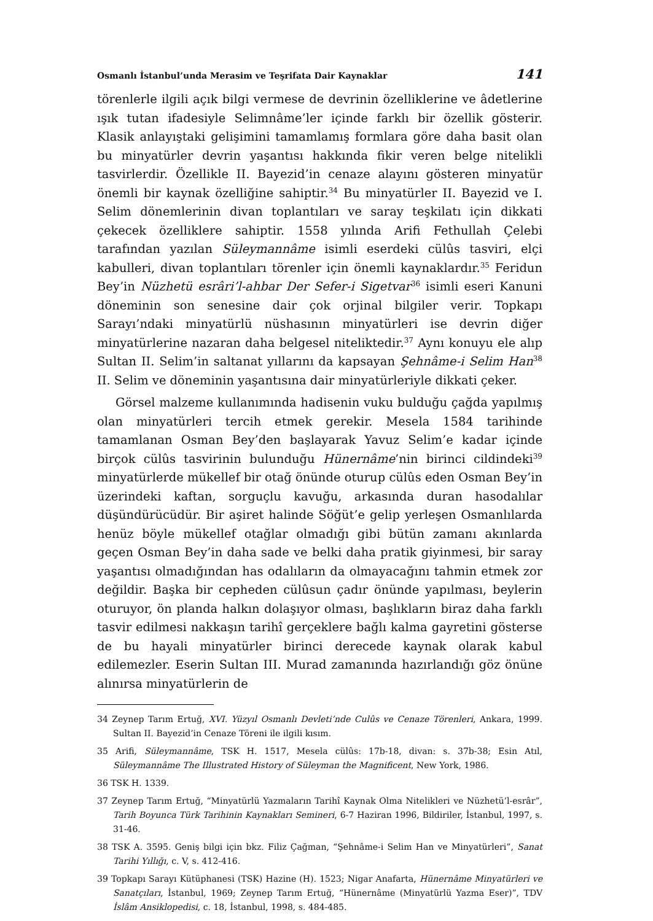Osmanlı İstanbul’unda Merasim ve Teşrifata Dair Kaynaklar 141
törenlerle ilgili açık bilgi vermese de devrinin özelliklerine ve âdetlerine ışık tutan ifadesiyle Selimnâme’ler içinde farklı bir özellik gösterir. Klasik anlayış­taki gelişimini tamamlamış formlara göre daha basit olan bu minyatürler dev­rin yaşantısı hakkında fikir veren belge nitelikli tasvirlerdir. Özellikle II. Bayezid’in cenaze alayını gösteren minyatür önemli bir kaynak özelliğine sahiptir.<sup>34</sup> Bu minyatürler II. Bayezid ve I. Selim dönemlerinin divan toplantı­ları ve saray teşkilatı için dikkati çekecek özelliklere sahiptir. 1558 yılında Arifi Fethullah Çelebi tarafından yazılan Süleymannâme isimli eserdeki cülûs tasvi­ri, elçi kabulleri, divan toplantıları törenler için önemli kaynaklardır.<sup>35</sup> Feridun Bey’in Nüzhetü esrâri’l-ahbar Der Sefer-i Sigetvar<sup>36</sup> isimli eseri Kanuni döne­minin son senesine dair çok orjinal bilgiler verir. Topkapı Sarayı’ndaki minya­türlü nüshasının minyatürleri ise devrin diğer minyatürlerine nazaran daha belgesel niteliktedir.<sup>37</sup> Aynı konuyu ele alıp Sultan II. Selim’in saltanat yıllarını da kapsayan Şehnâme-i Selim Han<sup>38</sup> II. Selim ve döneminin yaşantısına dair minyatürleriyle dikkati çeker.
Görsel malzeme kullanımında hadisenin vuku bulduğu çağda yapılmış olan minyatürleri tercih etmek gerekir. Mesela 1584 tarihinde tamamlanan Osman Bey’den başlayarak Yavuz Selim’e kadar içinde birçok cülûs tasvirinin bulun­duğu Hünernâme’nin birinci cildindeki<sup>39</sup> minyatürlerde mükellef bir otağ önünde oturup cülûs eden Osman Bey’in üzerindeki kaftan, sorguçlu kavuğu, arkasında duran hasodalılar düşündürücüdür. Bir aşiret halinde Söğüt’e gelip yerleşen Osmanlılarda henüz böyle mükellef otağlar olmadığı gibi bütün zamanı akınlarda geçen Osman Bey’in daha sade ve belki daha pratik giyinme­si, bir saray yaşantısı olmadığından has odalıların da olmayacağını tahmin etmek zor değildir. Başka bir cepheden cülûsun çadır önünde yapılması, beyle­rin oturuyor, ön planda halkın dolaşıyor olması, başlıkların biraz daha farklı tasvir edilmesi nakkaşın tarihî gerçeklere bağlı kalma gayretini gösterse de bu hayali minyatürler birinci derecede kaynak olarak kabul edilemezler. Eserin Sultan III. Murad zamanında hazırlandığı göz önüne alınırsa minyatürlerin de
34 Zeynep Tarım Ertuğ, XVI. Yüzyıl Osmanlı Devleti’nde Culûs ve Cenaze Törenleri, Ankara, 1999. Sultan II. Bayezid’in Cenaze Töreni ile ilgili kısım.
35 Arifi, Süleymannâme, TSK H. 1517, Mesela cülûs: 17b-18, divan: s. 37b-38; Esin Atıl, Süleymannâme The Illustrated History of Süleyman the Magnificent, New York, 1986.
36 TSK H. 1339.
37 Zeynep Tarım Ertuğ, “Minyatürlü Yazmaların Tarihî Kaynak Olma Nitelikleri ve Nüzhetü’l-esrâr”, Tarih Boyunca Türk Tarihinin Kaynakları Semineri, 6-7 Haziran 1996, Bildiriler, İstan­bul, 1997, s. 31-46.
38 TSK A. 3595. Geniş bilgi için bkz. Filiz Çağman, “Şehnâme-i Selim Han ve Minyatürleri”, Sanat Tarihi Yıllığı, c. V, s. 412-416.
39 Topkapı Sarayı Kütüphanesi (TSK) Hazine (H). 1523; Nigar Anafarta, Hünernâme Minyatürleri ve Sanatçıları, İstanbul, 1969; Zeynep Tarım Ertuğ, “Hünernâme (Minyatürlü Yazma Eser)”, TDV İslâm Ansiklopedisi, c. 18, İstanbul, 1998, s. 484-485.